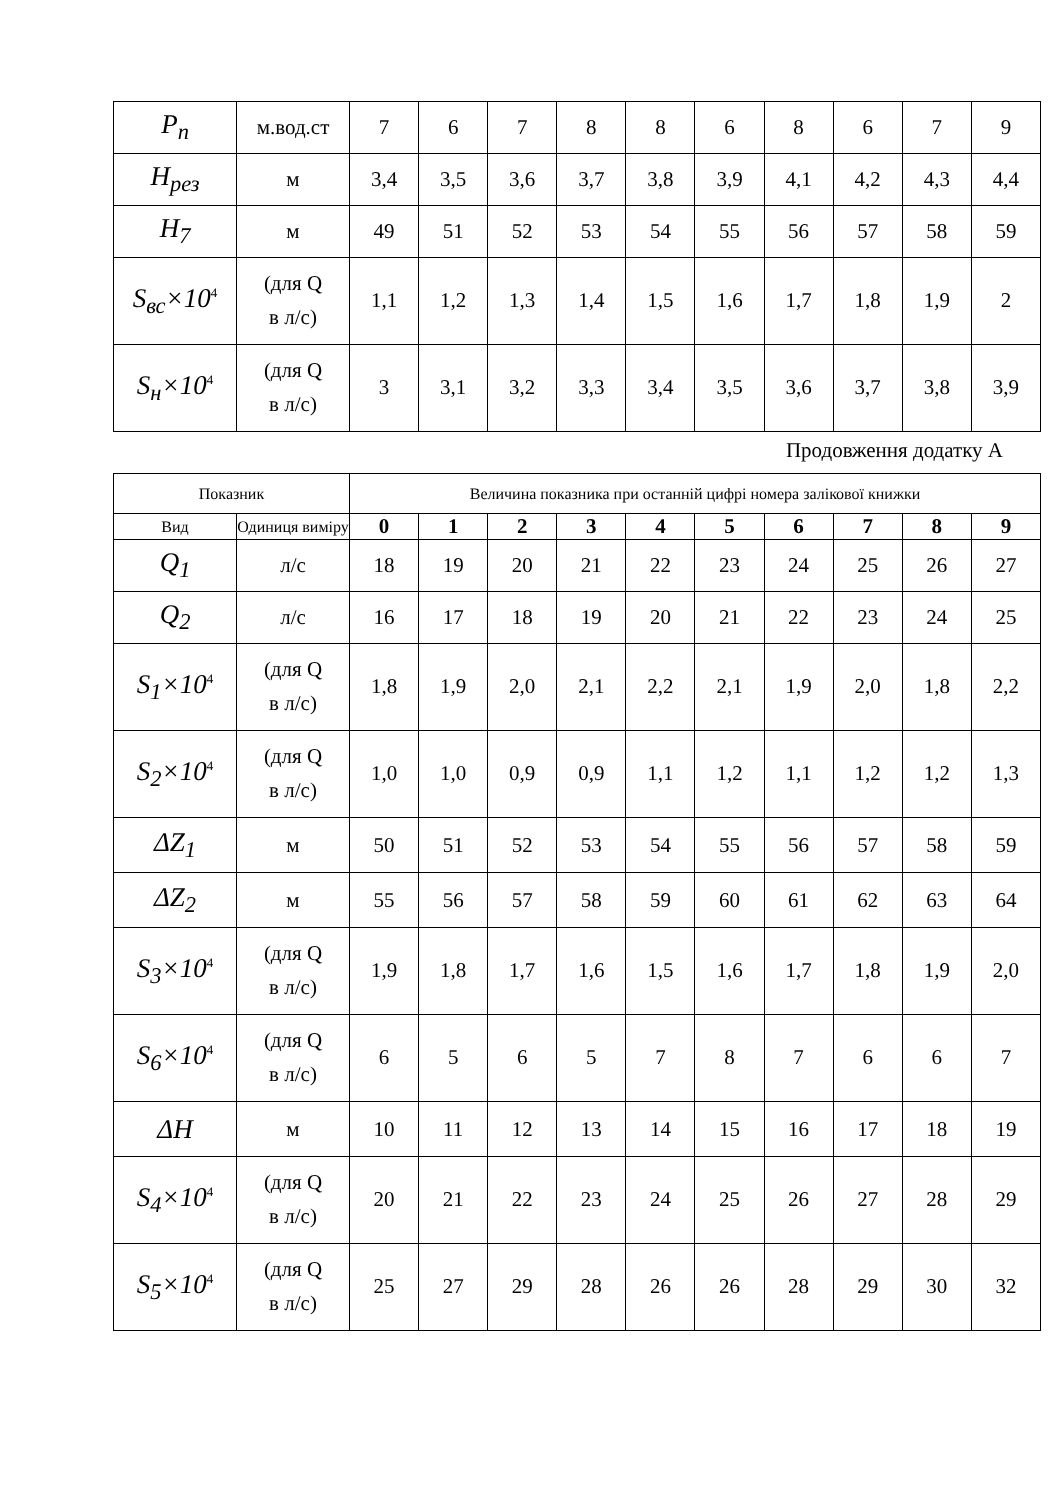| P<sub>n</sub> | м.вод.ст | 7 | 6 | 7 | 8 | 8 | 6 | 8 | 6 | 7 | 9 |
| H<sub>рез</sub> | м | 3,4 | 3,5 | 3,6 | 3,7 | 3,8 | 3,9 | 4,1 | 4,2 | 4,3 | 4,4 |
| H<sub>7</sub> | м | 49 | 51 | 52 | 53 | 54 | 55 | 56 | 57 | 58 | 59 |
| S<sub>вс</sub>×10<sup>4</sup> | (для Q в л/с) | 1,1 | 1,2 | 1,3 | 1,4 | 1,5 | 1,6 | 1,7 | 1,8 | 1,9 | 2 |
| S<sub>н</sub>×10<sup>4</sup> | (для Q в л/с) | 3 | 3,1 | 3,2 | 3,3 | 3,4 | 3,5 | 3,6 | 3,7 | 3,8 | 3,9 |
Продовження додатку А
| Показник | | Величина показника при останній цифрі номера залікової книжки | | | | | | | | | |
| --- | --- | --- | --- | --- | --- | --- | --- | --- | --- | --- | --- |
| Вид | Одиниця виміру | 0 | 1 | 2 | 3 | 4 | 5 | 6 | 7 | 8 | 9 |
| Q<sub>1</sub> | л/с | 18 | 19 | 20 | 21 | 22 | 23 | 24 | 25 | 26 | 27 |
| Q<sub>2</sub> | л/с | 16 | 17 | 18 | 19 | 20 | 21 | 22 | 23 | 24 | 25 |
| S<sub>1</sub>×10<sup>4</sup> | (для Q в л/с) | 1,8 | 1,9 | 2,0 | 2,1 | 2,2 | 2,1 | 1,9 | 2,0 | 1,8 | 2,2 |
| S<sub>2</sub>×10<sup>4</sup> | (для Q в л/с) | 1,0 | 1,0 | 0,9 | 0,9 | 1,1 | 1,2 | 1,1 | 1,2 | 1,2 | 1,3 |
| ΔZ<sub>1</sub> | м | 50 | 51 | 52 | 53 | 54 | 55 | 56 | 57 | 58 | 59 |
| ΔZ<sub>2</sub> | м | 55 | 56 | 57 | 58 | 59 | 60 | 61 | 62 | 63 | 64 |
| S<sub>3</sub>×10<sup>4</sup> | (для Q в л/с) | 1,9 | 1,8 | 1,7 | 1,6 | 1,5 | 1,6 | 1,7 | 1,8 | 1,9 | 2,0 |
| S<sub>6</sub>×10<sup>4</sup> | (для Q в л/с) | 6 | 5 | 6 | 5 | 7 | 8 | 7 | 6 | 6 | 7 |
| ΔH | м | 10 | 11 | 12 | 13 | 14 | 15 | 16 | 17 | 18 | 19 |
| S<sub>4</sub>×10<sup>4</sup> | (для Q в л/с) | 20 | 21 | 22 | 23 | 24 | 25 | 26 | 27 | 28 | 29 |
| S<sub>5</sub>×10<sup>4</sup> | (для Q в л/с) | 25 | 27 | 29 | 28 | 26 | 26 | 28 | 29 | 30 | 32 |